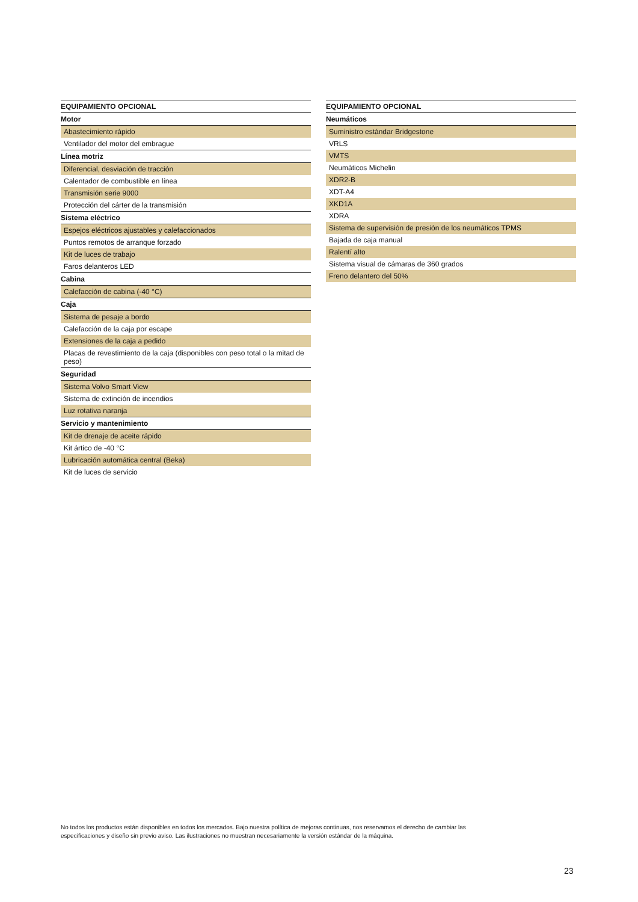| EQUIPAMIENTO OPCIONAL |
| --- |
| Motor |
| Abastecimiento rápido |
| Ventilador del motor del embrague |
| Línea motriz |
| Diferencial, desviación de tracción |
| Calentador de combustible en línea |
| Transmisión serie 9000 |
| Protección del cárter de la transmisión |
| Sistema eléctrico |
| Espejos eléctricos ajustables y calefaccionados |
| Puntos remotos de arranque forzado |
| Kit de luces de trabajo |
| Faros delanteros LED |
| Cabina |
| Calefacción de cabina (-40 °C) |
| Caja |
| Sistema de pesaje a bordo |
| Calefacción de la caja por escape |
| Extensiones de la caja a pedido |
| Placas de revestimiento de la caja (disponibles con peso total o la mitad de peso) |
| Seguridad |
| Sistema Volvo Smart View |
| Sistema de extinción de incendios |
| Luz rotativa naranja |
| Servicio y mantenimiento |
| Kit de drenaje de aceite rápido |
| Kit ártico de -40 °C |
| Lubricación automática central (Beka) |
| Kit de luces de servicio |
| EQUIPAMIENTO OPCIONAL |
| --- |
| Neumáticos |
| Suministro estándar Bridgestone |
| VRLS |
| VMTS |
| Neumáticos Michelin |
| XDR2-B |
| XDT-A4 |
| XKD1A |
| XDRA |
| Sistema de supervisión de presión de los neumáticos TPMS |
| Bajada de caja manual |
| Ralentí alto |
| Sistema visual de cámaras de 360 grados |
| Freno delantero del 50% |
No todos los productos están disponibles en todos los mercados. Bajo nuestra política de mejoras continuas, nos reservamos el derecho de cambiar las especificaciones y diseño sin previo aviso. Las ilustraciones no muestran necesariamente la versión estándar de la máquina.
23